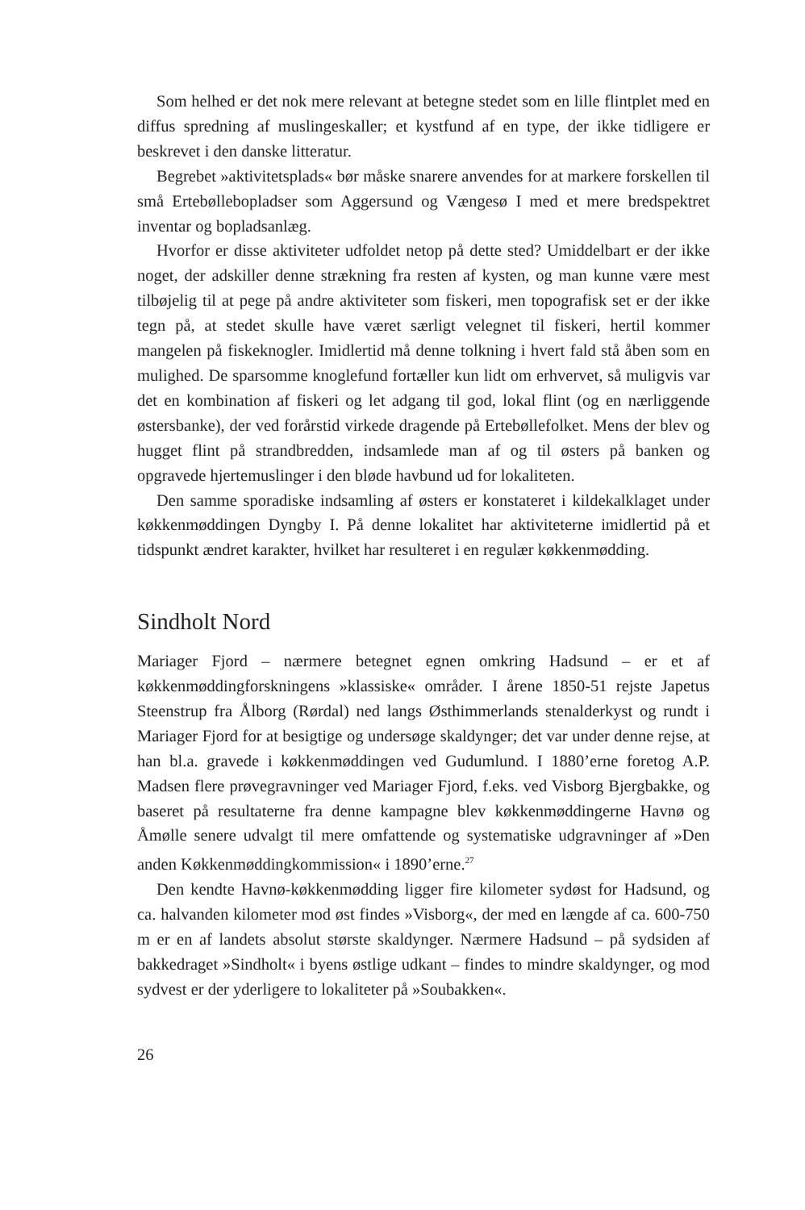Som helhed er det nok mere relevant at betegne stedet som en lille flintplet med en diffus spredning af muslingeskaller; et kystfund af en type, der ikke tidligere er beskrevet i den danske litteratur.
Begrebet »aktivitetsplads« bør måske snarere anvendes for at markere forskellen til små Ertebøllebopladser som Aggersund og Vængesø I med et mere bredspektret inventar og bopladsanlæg.
Hvorfor er disse aktiviteter udfoldet netop på dette sted? Umiddelbart er der ikke noget, der adskiller denne strækning fra resten af kysten, og man kunne være mest tilbøjelig til at pege på andre aktiviteter som fiskeri, men topografisk set er der ikke tegn på, at stedet skulle have været særligt velegnet til fiskeri, hertil kommer mangelen på fiskeknogler. Imidlertid må denne tolkning i hvert fald stå åben som en mulighed. De sparsomme knoglefund fortæller kun lidt om erhvervet, så muligvis var det en kombination af fiskeri og let adgang til god, lokal flint (og en nærliggende østersbanke), der ved forårstid virkede dragende på Ertebøllefolket. Mens der blev og hugget flint på strandbredden, indsamlede man af og til østers på banken og opgravede hjertemuslinger i den bløde havbund ud for lokaliteten.
Den samme sporadiske indsamling af østers er konstateret i kildekalklaget under køkkenmøddingen Dyngby I. På denne lokalitet har aktiviteterne imidlertid på et tidspunkt ændret karakter, hvilket har resulteret i en regulær køkkenmødding.
Sindholt Nord
Mariager Fjord – nærmere betegnet egnen omkring Hadsund – er et af køkkenmøddingforskningens »klassiske« områder. I årene 1850-51 rejste Japetus Steenstrup fra Ålborg (Rørdal) ned langs Østhimmerlands stenalderkyst og rundt i Mariager Fjord for at besigtige og undersøge skaldynger; det var under denne rejse, at han bl.a. gravede i køkkenmøddingen ved Gudumlund. I 1880’erne foretog A.P. Madsen flere prøvegravninger ved Mariager Fjord, f.eks. ved Visborg Bjergbakke, og baseret på resultaterne fra denne kampagne blev køkkenmøddingerne Havnø og Åmølle senere udvalgt til mere omfattende og systematiske udgravninger af »Den anden Køkkenmøddingkommission« i 1890’erne.<sup>27</sup>
Den kendte Havnø-køkkenmødding ligger fire kilometer sydøst for Hadsund, og ca. halvanden kilometer mod øst findes »Visborg«, der med en længde af ca. 600-750 m er en af landets absolut største skaldynger. Nærmere Hadsund – på sydsiden af bakkedraget »Sindholt« i byens østlige udkant – findes to mindre skaldynger, og mod sydvest er der yderligere to lokaliteter på »Soubakken«.
26